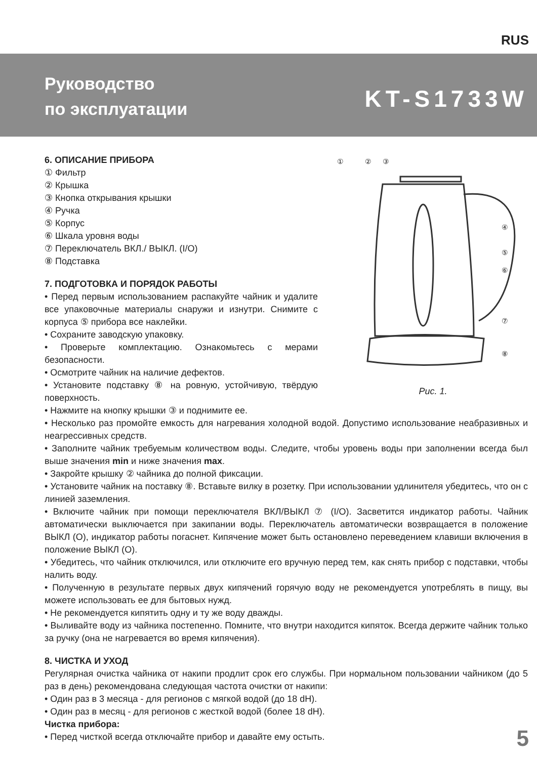RUS
Руководство
по эксплуатации
KT-S1733W
6. ОПИСАНИЕ ПРИБОРА
① Фильтр
② Крышка
③ Кнопка открывания крышки
④ Ручка
⑤ Корпус
⑥ Шкала уровня воды
⑦ Переключатель ВКЛ./ ВЫКЛ. (I/O)
⑧ Подставка
7. ПОДГОТОВКА И ПОРЯДОК РАБОТЫ
• Перед первым использованием распакуйте чайник и удалите все упаковочные материалы снаружи и изнутри. Снимите с корпуса ⑤ прибора все наклейки.
• Сохраните заводскую упаковку.
• Проверьте комплектацию. Ознакомьтесь с мерами безопасности.
• Осмотрите чайник на наличие дефектов.
• Установите подставку ⑧ на ровную, устойчивую, твёрдую поверхность.
①
②
③
④
⑤
⑥
⑦
⑧
Рис. 1.
• Нажмите на кнопку крышки ③ и поднимите ее.
• Несколько раз промойте емкость для нагревания холодной водой. Допустимо использование неабразивных и неагрессивных средств.
• Заполните чайник требуемым количеством воды. Следите, чтобы уровень воды при заполнении всегда был выше значения min и ниже значения max.
• Закройте крышку ② чайника до полной фиксации.
• Установите чайник на поставку ⑧. Вставьте вилку в розетку. При использовании удлинителя убедитесь, что он с линией заземления.
• Включите чайник при помощи переключателя ВКЛ/ВЫКЛ ⑦ (I/O). Засветится индикатор работы. Чайник автоматически выключается при закипании воды. Переключатель автоматически возвращается в положение ВЫКЛ (O), индикатор работы погаснет. Кипячение может быть остановлено переведением клавиши включения в положение ВЫКЛ (O).
• Убедитесь, что чайник отключился, или отключите его вручную перед тем, как снять прибор с подставки, чтобы налить воду.
• Полученную в результате первых двух кипячений горячую воду не рекомендуется употреблять в пищу, вы можете использовать ее для бытовых нужд.
• Не рекомендуется кипятить одну и ту же воду дважды.
• Выливайте воду из чайника постепенно. Помните, что внутри находится кипяток. Всегда держите чайник только за ручку (она не нагревается во время кипячения).
8. ЧИСТКА И УХОД
Регулярная очистка чайника от накипи продлит срок его службы. При нормальном пользовании чайником (до 5 раз в день) рекомендована следующая частота очистки от накипи:
• Один раз в 3 месяца - для регионов с мягкой водой (до 18 dH).
• Один раз в месяц - для регионов с жесткой водой (более 18 dH).
Чистка прибора:
• Перед чисткой всегда отключайте прибор и давайте ему остыть.
5